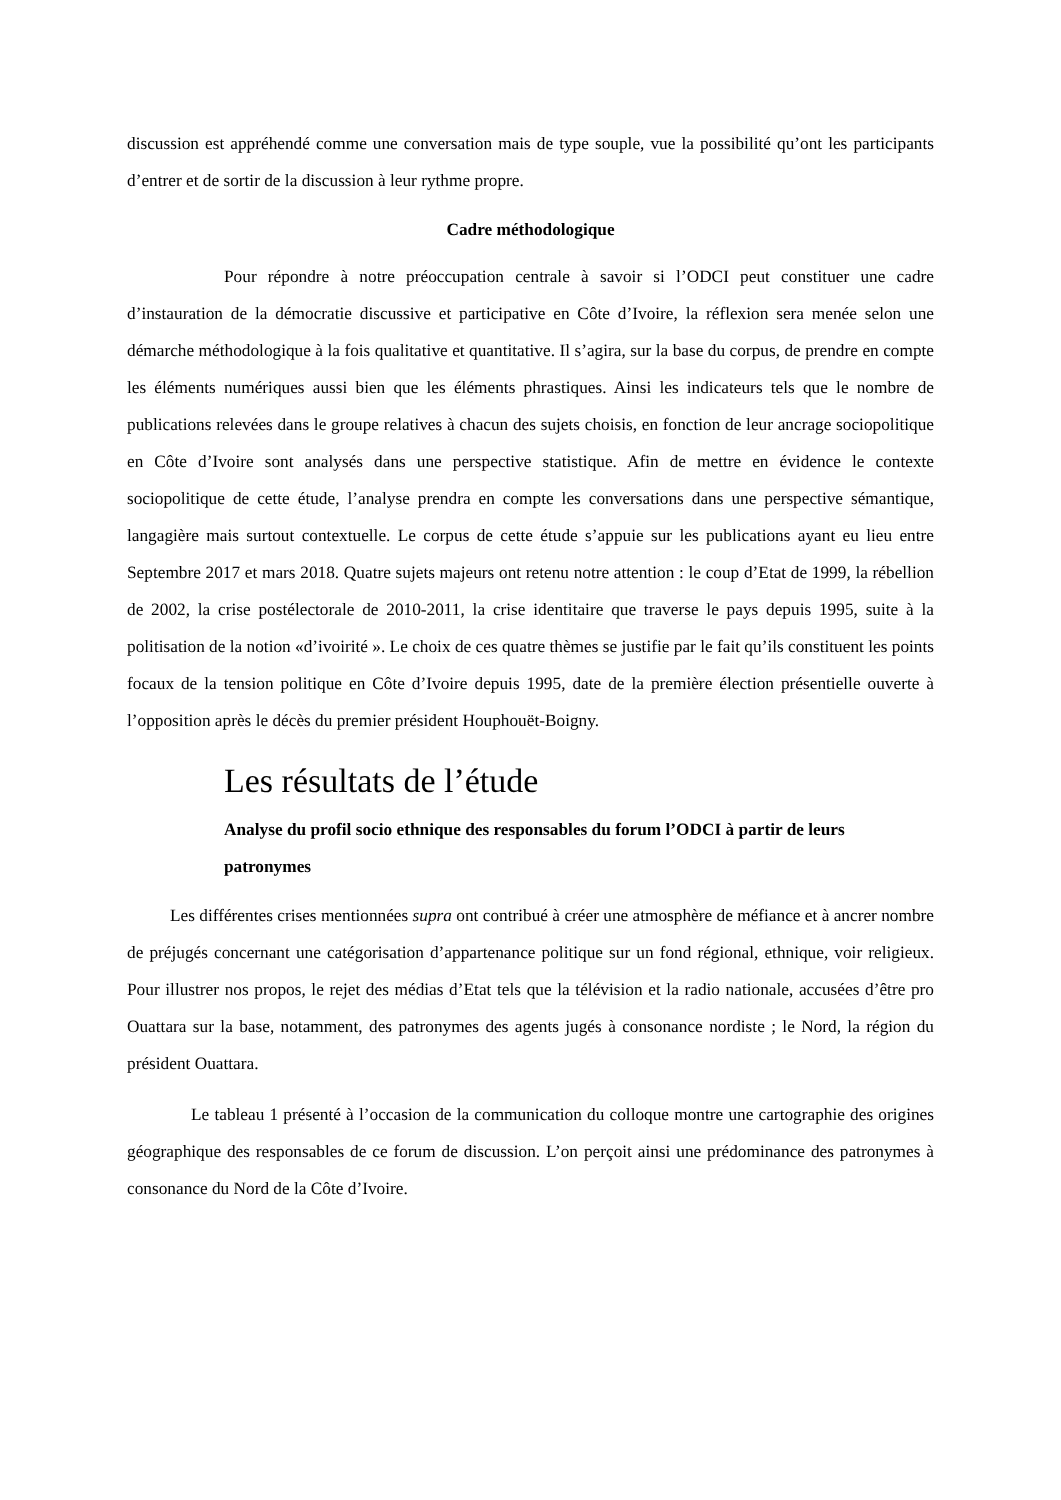discussion est appréhendé comme une conversation mais de type souple, vue la possibilité qu’ont les participants d’entrer et de sortir de la discussion à leur rythme propre.
Cadre méthodologique
Pour répondre à notre préoccupation centrale à savoir si l’ODCI peut constituer une cadre d’instauration de la démocratie discussive et participative en Côte d’Ivoire, la réflexion sera menée selon une démarche méthodologique à la fois qualitative et quantitative. Il s’agira, sur la base du corpus, de prendre en compte les éléments numériques aussi bien que les éléments phrastiques. Ainsi les indicateurs tels que le nombre de publications relevées dans le groupe relatives à chacun des sujets choisis, en fonction de leur ancrage sociopolitique en Côte d’Ivoire sont analysés dans une perspective statistique. Afin de mettre en évidence le contexte sociopolitique de cette étude, l’analyse prendra en compte les conversations dans une perspective sémantique, langagière mais surtout contextuelle. Le corpus de cette étude s’appuie sur les publications ayant eu lieu entre Septembre 2017 et mars 2018. Quatre sujets majeurs ont retenu notre attention : le coup d’Etat de 1999, la rébellion de 2002, la crise postélectorale de 2010-2011, la crise identitaire que traverse le pays depuis 1995, suite à la politisation de la notion «d’ivoirité ». Le choix de ces quatre thèmes se justifie par le fait qu’ils constituent les points focaux de la tension politique en Côte d’Ivoire depuis 1995, date de la première élection présentielle ouverte à l’opposition après le décès du premier président Houphouët-Boigny.
Les résultats de l’étude
Analyse du profil socio ethnique des responsables du forum l’ODCI à partir de leurs patronymes
Les différentes crises mentionnées supra ont contribué à créer une atmosphère de méfiance et à ancrer nombre de préjugés concernant une catégorisation d’appartenance politique sur un fond régional, ethnique, voir religieux. Pour illustrer nos propos, le rejet des médias d’Etat tels que la télévision et la radio nationale, accusées d’être pro Ouattara sur la base, notamment, des patronymes des agents jugés à consonance nordiste ; le Nord, la région du président Ouattara.
Le tableau 1 présenté à l’occasion de la communication du colloque montre une cartographie des origines géographique des responsables de ce forum de discussion. L’on perçoit ainsi une prédominance des patronymes à consonance du Nord de la Côte d’Ivoire.